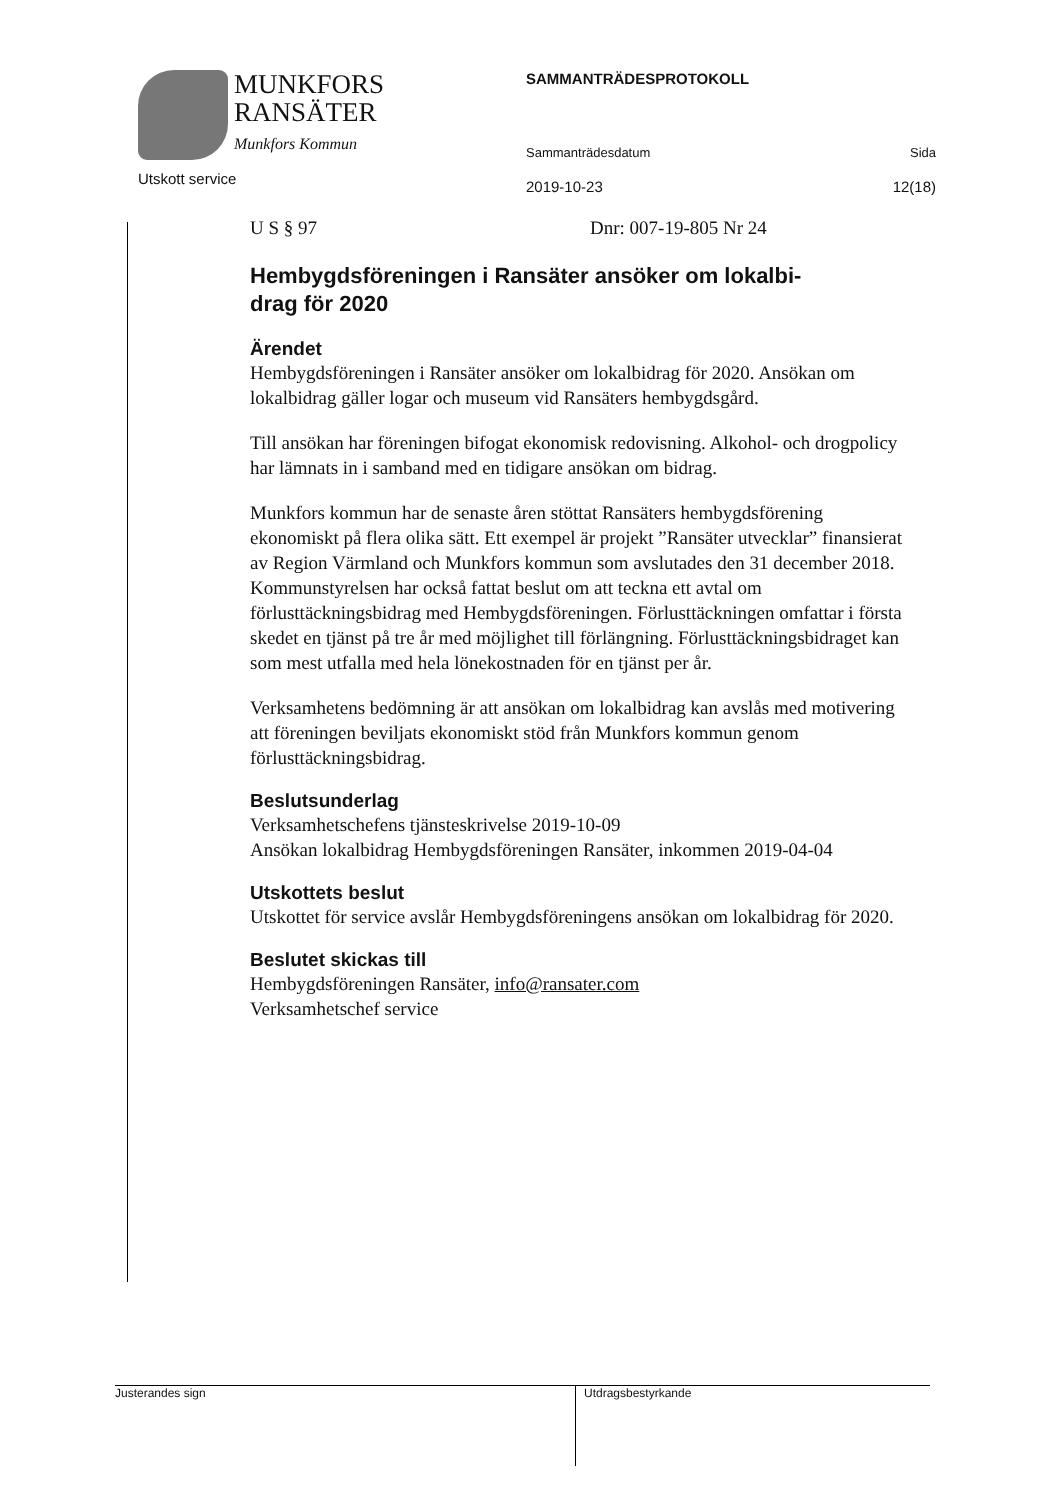MUNKFORS
RANSÄTER
Munkfors Kommun
Utskott service
SAMMANTRÄDESPROTOKOLL
Sammanträdesdatum Sida
2019-10-23 12(18)
U S § 97 Dnr: 007-19-805 Nr 24
Hembygdsföreningen i Ransäter ansöker om lokalbi-
drag för 2020
Ärendet
Hembygdsföreningen i Ransäter ansöker om lokalbidrag för 2020. Ansökan om lokalbidrag gäller logar och museum vid Ransäters hembygdsgård.
Till ansökan har föreningen bifogat ekonomisk redovisning. Alkohol- och drogpolicy har lämnats in i samband med en tidigare ansökan om bidrag.
Munkfors kommun har de senaste åren stöttat Ransäters hembygdsförening ekonomiskt på flera olika sätt. Ett exempel är projekt ”Ransäter utvecklar” finansierat av Region Värmland och Munkfors kommun som avslutades den 31 december 2018. Kommunstyrelsen har också fattat beslut om att teckna ett avtal om förlusttäckningsbidrag med Hembygdsföreningen. Förlusttäckningen omfattar i första skedet en tjänst på tre år med möjlighet till förlängning. Förlusttäckningsbidraget kan som mest utfalla med hela lönekostnaden för en tjänst per år.
Verksamhetens bedömning är att ansökan om lokalbidrag kan avslås med motivering att föreningen beviljats ekonomiskt stöd från Munkfors kommun genom förlusttäckningsbidrag.
Beslutsunderlag
Verksamhetschefens tjänsteskrivelse 2019-10-09
Ansökan lokalbidrag Hembygdsföreningen Ransäter, inkommen 2019-04-04
Utskottets beslut
Utskottet för service avslår Hembygdsföreningens ansökan om lokalbidrag för 2020.
Beslutet skickas till
Hembygdsföreningen Ransäter, info@ransater.com
Verksamhetschef service
Justerandes sign
Utdragsbestyrkande